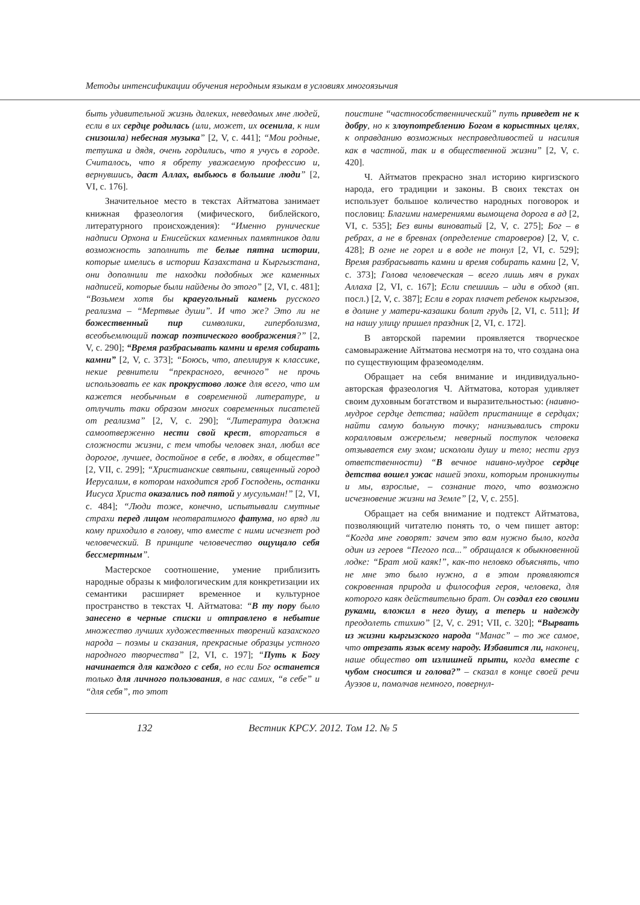Методы интенсификации обучения неродным языкам в условиях многоязычия
быть удивительной жизнь далеких, неведомых мне людей, если в их сердце родилась (или, может, их осенила, к ним снизошла) небесная музыка” [2, V, с. 441]; “Мои родные, тетушка и дядя, очень гордились, что я учусь в городе. Считалось, что я обрету уважаемую профессию и, вернувшись, даст Аллах, выбьюсь в большие люди” [2, VI, с. 176].
Значительное место в текстах Айтматова занимает книжная фразеология (мифического, библейского, литературного происхождения): “Именно рунические надписи Орхона и Енисейских каменных памятников дали возможность заполнить те белые пятна истории, которые имелись в истории Казахстана и Кыргызстана, они дополнили те находки подобных же каменных надписей, которые были найдены до этого” [2, VI, с. 481]; “Возьмем хотя бы краеугольный камень русского реализма – “Мертвые души”. И что же? Это ли не божественный пир символики, гиперболизма, всеобъемлющий пожар поэтического воображения?” [2, V, с. 290]; “Время разбрасывать камни и время собирать камни” [2, V, с. 373]; “Боюсь, что, апеллируя к классике, некие ревнители “прекрасного, вечного” не прочь использовать ее как прокрустово ложе для всего, что им кажется необычным в современной литературе, и отлучить таки образом многих современных писателей от реализма” [2, V, с. 290]; “Литература должна самоотверженно нести свой крест, вторгаться в сложности жизни, с тем чтобы человек знал, любил все дорогое, лучшее, достойное в себе, в людях, в обществе” [2, VII, с. 299]; “Христианские святыни, священный город Иерусалим, в котором находится гроб Господень, останки Иисуса Христа оказались под пятой у мусульман!” [2, VI, с. 484]; “Люди тоже, конечно, испытывали смутные страхи перед лицом неотвратимого фатума, но вряд ли кому приходило в голову, что вместе с ними исчезнет род человеческий. В принципе человечество ощущало себя бессмертным”.
Мастерское соотношение, умение приблизить народные образы к мифологическим для конкретизации их семантики расширяет временное и культурное пространство в текстах Ч. Айтматова: “В ту пору было занесено в черные списки и отправлено в небытие множество лучших художественных творений казахского народа – поэмы и сказания, прекрасные образцы устного народного творчества” [2, VI, с. 197]; “Путь к Богу начинается для каждого с себя, но если Бог останется только для личного пользования, в нас самих, “в себе” и “для себя”, то этот
поистине “частнособственнический” путь приведет не к добру, но к злоупотреблению Богом в корыстных целях, к оправданию возможных несправедливостей и насилия как в частной, так и в общественной жизни” [2, V, с. 420].
Ч. Айтматов прекрасно знал историю киргизского народа, его традиции и законы. В своих текстах он использует большое количество народных поговорок и пословиц: Благими намерениями вымощена дорога в ад [2, VI, с. 535]; Без вины виноватый [2, V, с. 275]; Бог – в ребрах, а не в бревнах (определение староверов) [2, V, с. 428]; В огне не горел и в воде не тонул [2, VI, с. 529]; Время разбрасывать камни и время собирать камни [2, V, с. 373]; Голова человеческая – всего лишь мяч в руках Аллаха [2, VI, с. 167]; Если спешишь – иди в обход (яп. посл.) [2, V, с. 387]; Если в горах плачет ребенок кыргызов, в долине у матери-казашки болит грудь [2, VI, с. 511]; И на нашу улицу пришел праздник [2, VI, с. 172].
В авторской паремии проявляется творческое самовыражение Айтматова несмотря на то, что создана она по существующим фразеомоделям.
Обращает на себя внимание и индивидуально-авторская фразеология Ч. Айтматова, которая удивляет своим духовным богатством и выразительностью: (наивно-мудрое сердце детства; найдет пристанище в сердцах; найти самую больную точку; нанизывались строки коралловым ожерельем; неверный поступок человека отзывается ему эхом; искололи душу и тело; нести груз ответственности) “В вечное наивно-мудрое сердце детства вошел ужас нашей эпохи, которым проникнуты и мы, взрослые, – сознание того, что возможно исчезновение жизни на Земле” [2, V, с. 255].
Обращает на себя внимание и подтекст Айтматова, позволяющий читателю понять то, о чем пишет автор: “Когда мне говорят: зачем это вам нужно было, когда один из героев “Пегого пса...” обращался к обыкновенной лодке: “Брат мой каяк!”, как-то неловко объяснять, что не мне это было нужно, а в этом проявляются сокровенная природа и философия героя, человека, для которого каяк действительно брат. Он создал его своими руками, вложил в него душу, а теперь и надежду преодолеть стихию” [2, V, с. 291; VII, с. 320]; “Вырвать из жизни кыргызского народа “Манас” – то же самое, что отрезать язык всему народу. Избавится ли, наконец, наше общество от излишней прыти, когда вместе с чубом сносится и голова?” – сказал в конце своей речи Ауэзов и, помолчав немного, повернул-
132 Вестник КРСУ. 2012. Том 12. № 5